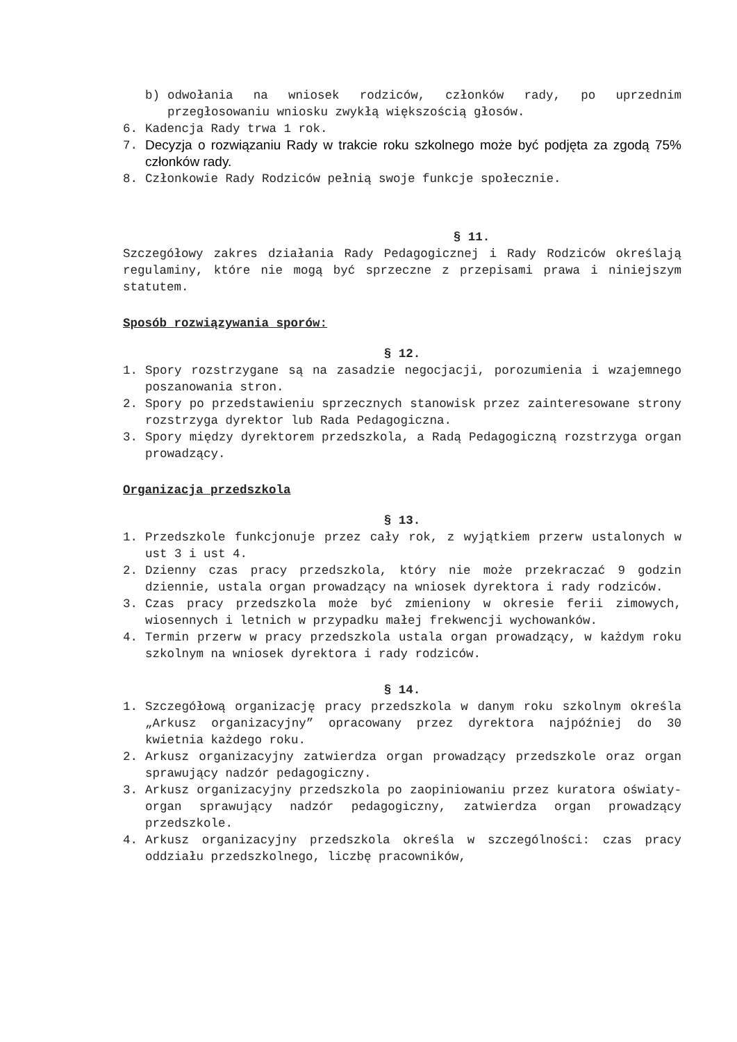b) odwołania na wniosek rodziców, członków rady, po uprzednim przegłosowaniu wniosku zwykłą większością głosów.
6. Kadencja Rady trwa 1 rok.
7. Decyzja o rozwiązaniu Rady w trakcie roku szkolnego może być podjęta za zgodą 75% członków rady.
8. Członkowie Rady Rodziców pełnią swoje funkcje społecznie.
§ 11.
Szczegółowy zakres działania Rady Pedagogicznej i Rady Rodziców określają regulaminy, które nie mogą być sprzeczne z przepisami prawa i niniejszym statutem.
Sposób rozwiązywania sporów:
§ 12.
1. Spory rozstrzygane są na zasadzie negocjacji, porozumienia i wzajemnego poszanowania stron.
2. Spory po przedstawieniu sprzecznych stanowisk przez zainteresowane strony rozstrzyga dyrektor lub Rada Pedagogiczna.
3. Spory między dyrektorem przedszkola, a Radą Pedagogiczną rozstrzyga organ prowadzący.
Organizacja przedszkola
§ 13.
1. Przedszkole funkcjonuje przez cały rok, z wyjątkiem przerw ustalonych w ust 3 i ust 4.
2. Dzienny czas pracy przedszkola, który nie może przekraczać 9 godzin dziennie, ustala organ prowadzący na wniosek dyrektora i rady rodziców.
3. Czas pracy przedszkola może być zmieniony w okresie ferii zimowych, wiosennych i letnich w przypadku małej frekwencji wychowanków.
4. Termin przerw w pracy przedszkola ustala organ prowadzący, w każdym roku szkolnym na wniosek dyrektora i rady rodziców.
§ 14.
1. Szczegółową organizację pracy przedszkola w danym roku szkolnym określa „Arkusz organizacyjny” opracowany przez dyrektora najpóźniej do 30 kwietnia każdego roku.
2. Arkusz organizacyjny zatwierdza organ prowadzący przedszkole oraz organ sprawujący nadzór pedagogiczny.
3. Arkusz organizacyjny przedszkola po zaopiniowaniu przez kuratora oświaty- organ sprawujący nadzór pedagogiczny, zatwierdza organ prowadzący przedszkole.
4. Arkusz organizacyjny przedszkola określa w szczególności: czas pracy oddziału przedszkolnego, liczbę pracowników,